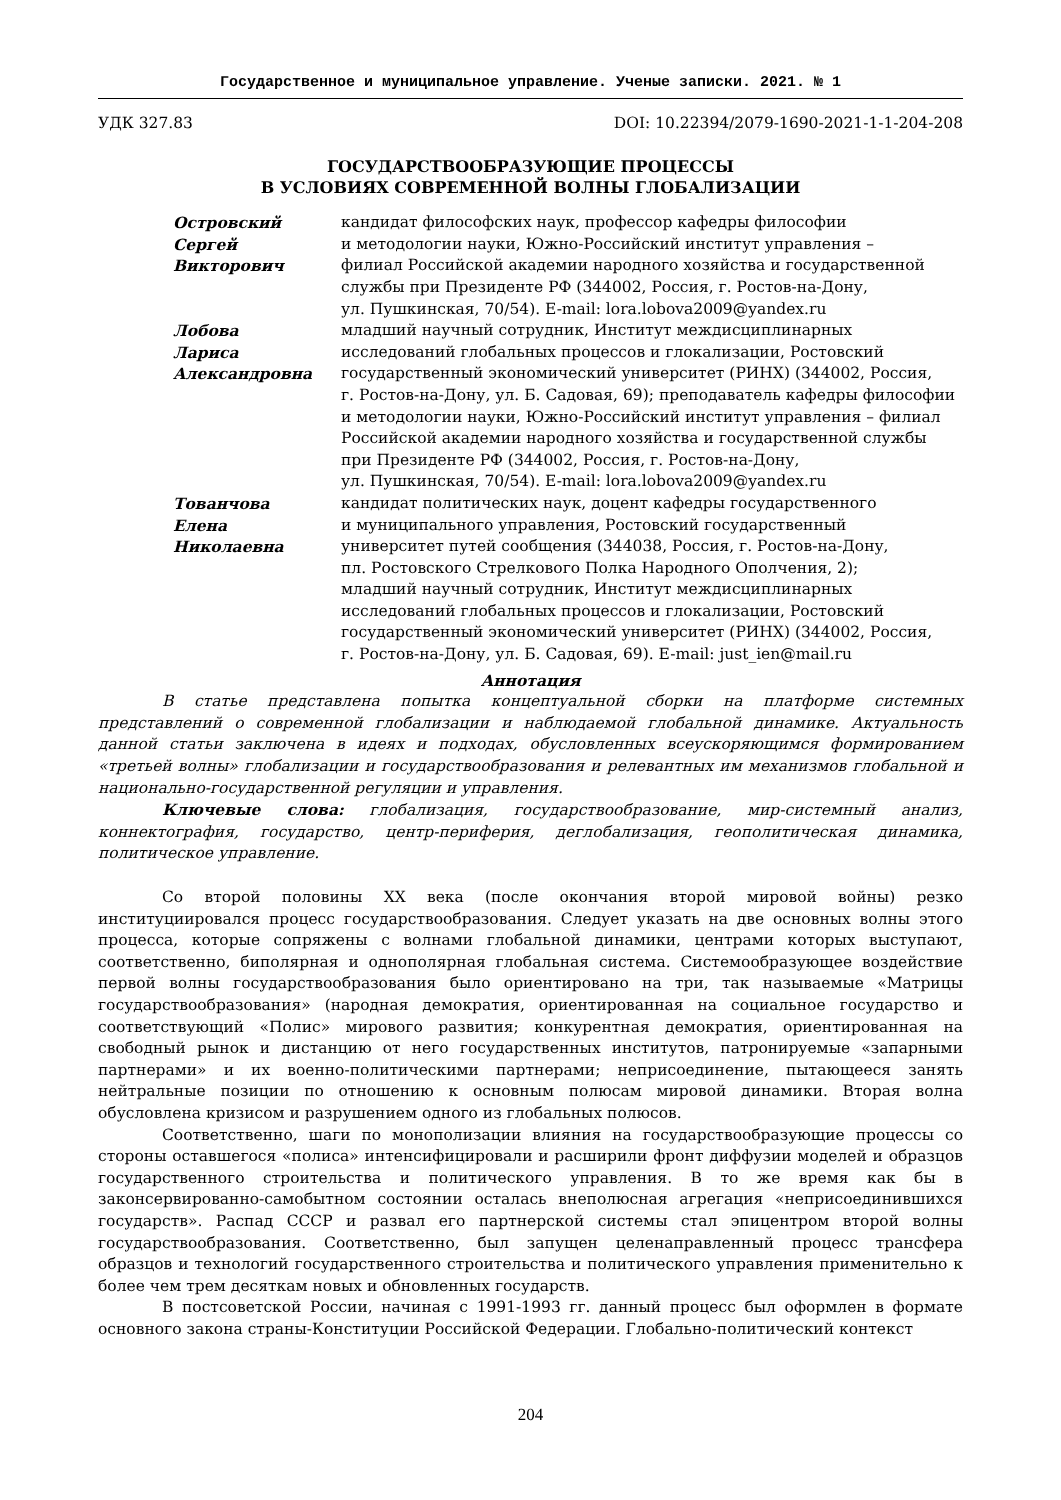Государственное и муниципальное управление. Ученые записки. 2021. № 1
УДК 327.83 DOI: 10.22394/2079-1690-2021-1-1-204-208
ГОСУДАРСТВООБРАЗУЮЩИЕ ПРОЦЕССЫ
В УСЛОВИЯХ СОВРЕМЕННОЙ ВОЛНЫ ГЛОБАЛИЗАЦИИ
Островский
Сергей
Викторович
кандидат философских наук, профессор кафедры философии
и методологии науки, Южно-Российский институт управления –
филиал Российской академии народного хозяйства и государственной
службы при Президенте РФ (344002, Россия, г. Ростов-на-Дону,
ул. Пушкинская, 70/54). E-mail: lora.lobova2009@yandex.ru
Лобова
Лариса
Александровна
младший научный сотрудник, Институт междисциплинарных
исследований глобальных процессов и глокализации, Ростовский
государственный экономический университет (РИНХ) (344002, Россия,
г. Ростов-на-Дону, ул. Б. Садовая, 69); преподаватель кафедры философии
и методологии науки, Южно-Российский институт управления – филиал
Российской академии народного хозяйства и государственной службы
при Президенте РФ (344002, Россия, г. Ростов-на-Дону,
ул. Пушкинская, 70/54). E-mail: lora.lobova2009@yandex.ru
Тованчова
Елена
Николаевна
кандидат политических наук, доцент кафедры государственного
и муниципального управления, Ростовский государственный
университет путей сообщения (344038, Россия, г. Ростов-на-Дону,
пл. Ростовского Стрелкового Полка Народного Ополчения, 2);
младший научный сотрудник, Институт междисциплинарных
исследований глобальных процессов и глокализации, Ростовский
государственный экономический университет (РИНХ) (344002, Россия,
г. Ростов-на-Дону, ул. Б. Садовая, 69). E-mail: just_ien@mail.ru
Аннотация
В статье представлена попытка концептуальной сборки на платформе системных представлений о современной глобализации и наблюдаемой глобальной динамике. Актуальность данной статьи заключена в идеях и подходах, обусловленных всеускоряющимся формированием «третьей волны» глобализации и государствообразования и релевантных им механизмов глобальной и национально-государственной регуляции и управления.
Ключевые слова: глобализация, государствообразование, мир-системный анализ, коннектография, государство, центр-периферия, деглобализация, геополитическая динамика, политическое управление.
Со второй половины XX века (после окончания второй мировой войны) резко институциировался процесс государствообразования. Следует указать на две основных волны этого процесса, которые сопряжены с волнами глобальной динамики, центрами которых выступают, соответственно, биполярная и однополярная глобальная система. Системообразующее воздействие первой волны государствообразования было ориентировано на три, так называемые «Матрицы государствообразования» (народная демократия, ориентированная на социальное государство и соответствующий «Полис» мирового развития; конкурентная демократия, ориентированная на свободный рынок и дистанцию от него государственных институтов, патронируемые «запарными партнерами» и их военно-политическими партнерами; неприсоединение, пытающееся занять нейтральные позиции по отношению к основным полюсам мировой динамики. Вторая волна обусловлена кризисом и разрушением одного из глобальных полюсов.
Соответственно, шаги по монополизации влияния на государствообразующие процессы со стороны оставшегося «полиса» интенсифицировали и расширили фронт диффузии моделей и образцов государственного строительства и политического управления. В то же время как бы в законсервированно-самобытном состоянии осталась внеполюсная агрегация «неприсоединившихся государств». Распад СССР и развал его партнерской системы стал эпицентром второй волны государствообразования. Соответственно, был запущен целенаправленный процесс трансфера образцов и технологий государственного строительства и политического управления применительно к более чем трем десяткам новых и обновленных государств.
В постсоветской России, начиная с 1991-1993 гг. данный процесс был оформлен в формате основного закона страны-Конституции Российской Федерации. Глобально-политический контекст
204